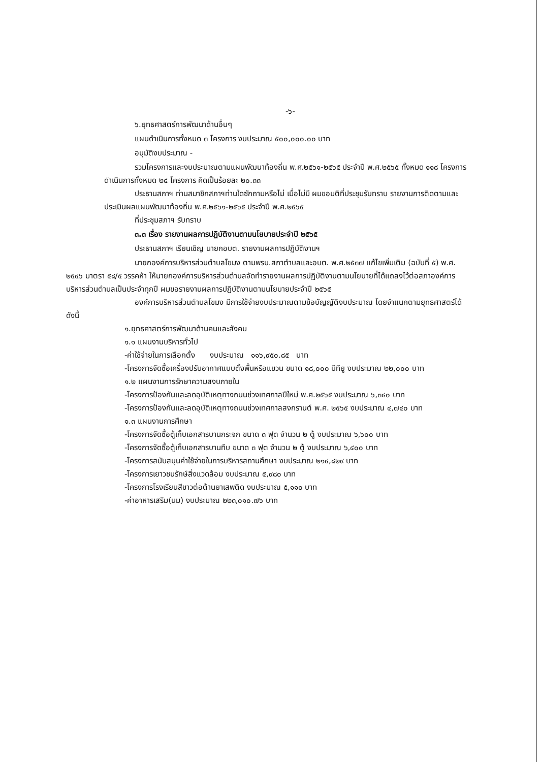-๖-
๖.ยุทธศาสตร์การพัฒนาด้านอื่นๆ
แผนดำเนินการทั้งหมด ๓ โครงการ งบประมาณ ๕๐๐,๐๐๐.๐๐ บาท
อนุมัติงบประมาณ -
รวมโครงการและงบประมาณตามแผนพัฒนาท้องถิ่น พ.ศ.๒๕๖๑-๒๕๖๕ ประจำปี พ.ศ.๒๕๖๕ ทั้งหมด ๑๑๘ โครงการ ดำเนินการทั้งหมด ๒๔ โครงการ คิดเป็นร้อยละ ๒๐.๓๓
ประธานสภาฯ ท่านสมาชิกสภาฯท่านใดซักถามหรือไม่ เมื่อไม่มี ผมขอมติที่ประชุมรับทราบ รายงานการติดตามและประเมินผลแผนพัฒนาท้องถิ่น พ.ศ.๒๕๖๑-๒๕๖๕ ประจำปี พ.ศ.๒๕๖๕
ที่ประชุมสภาฯ รับทราบ
๓.๓ เรื่อง รายงานผลการปฏิบัติงานตามนโยบายประจำปี ๒๕๖๕
ประธานสภาฯ เรียนเชิญ นายกอบต. รายงานผลการปฏิบัติงานฯ
นายกองค์การบริหารส่วนตำบลโขมง ตามพรบ.สภาตำบลและอบต. พ.ศ.๒๕๓๗ แก้ไขเพิ่มเติม (ฉบับที่ ๕) พ.ศ. ๒๕๔๖ มาตรา ๕๘/๕ วรรคห้า ให้นายกองค์การบริหารส่วนตำบลจัดทำรายงานผลการปฏิบัติงานตามนโยบายที่ได้แถลงไว้ต่อสภาองค์การบริหารส่วนตำบลเป็นประจำทุกปี ผมขอรายงานผลการปฏิบัติงานตามนโยบายประจำปี ๒๕๖๕
องค์การบริหารส่วนตำบลโขมง มีการใช้จ่ายงบประมาณตามข้อบัญญัติงบประมาณ โดยจำแนกตามยุทธศาสตร์ได้ดังนี้
๑.ยุทธศาสตร์การพัฒนาด้านคนและสังคม
๑.๑ แผนงานบริหารทั่วไป
-ค่าใช้จ่ายในการเลือกตั้ง งบประมาณ ๑๑๖,๙๕๐.๘๕ บาท
-โครงการจัดซื้อเครื่องปรับอากาศแบบตั้งพื้นหรือแขวน ขนาด ๑๘,๐๐๐ บีทียู งบประมาณ ๒๒,๐๐๐ บาท
๑.๒ แผนงานการรักษาความสงบภายใน
-โครงการป้องกันและลดอุบัติเหตุทางถนนช่วงเทศกาลปีใหม่ พ.ศ.๒๕๖๕ งบประมาณ ๖,๓๔๐ บาท
-โครงการป้องกันและลดอุบัติเหตุทางถนนช่วงเทศกาลสงกรานต์ พ.ศ. ๒๕๖๕ งบประมาณ ๔,๗๔๐ บาท
๑.๓ แผนงานการศึกษา
-โครงการจัดซื้อตู้เก็บเอกสารบานกระจก ขนาด ๓ ฟุต จำนวน ๒ ตู้ งบประมาณ ๖,๖๐๐ บาท
-โครงการจัดซื้อตู้เก็บเอกสารบานทึบ ขนาด ๓ ฟุต จำนวน ๒ ตู้ งบประมาณ ๖,๔๐๐ บาท
-โครงการสนับสนุนค่าใช้จ่ายในการบริหารสถานศึกษา งบประมาณ ๒๑๔,๘๒๙ บาท
-โครงการเยาวชนรักษ์สิ่งแวดล้อม งบประมาณ ๕,๙๘๐ บาท
-โครงการโรงเรียนสีขาวต่อต้านยาเสพติด งบประมาณ ๕,๑๑๐ บาท
-ค่าอาหารเสริม(นม) งบประมาณ ๒๒๓,๐๑๐.๗๖ บาท